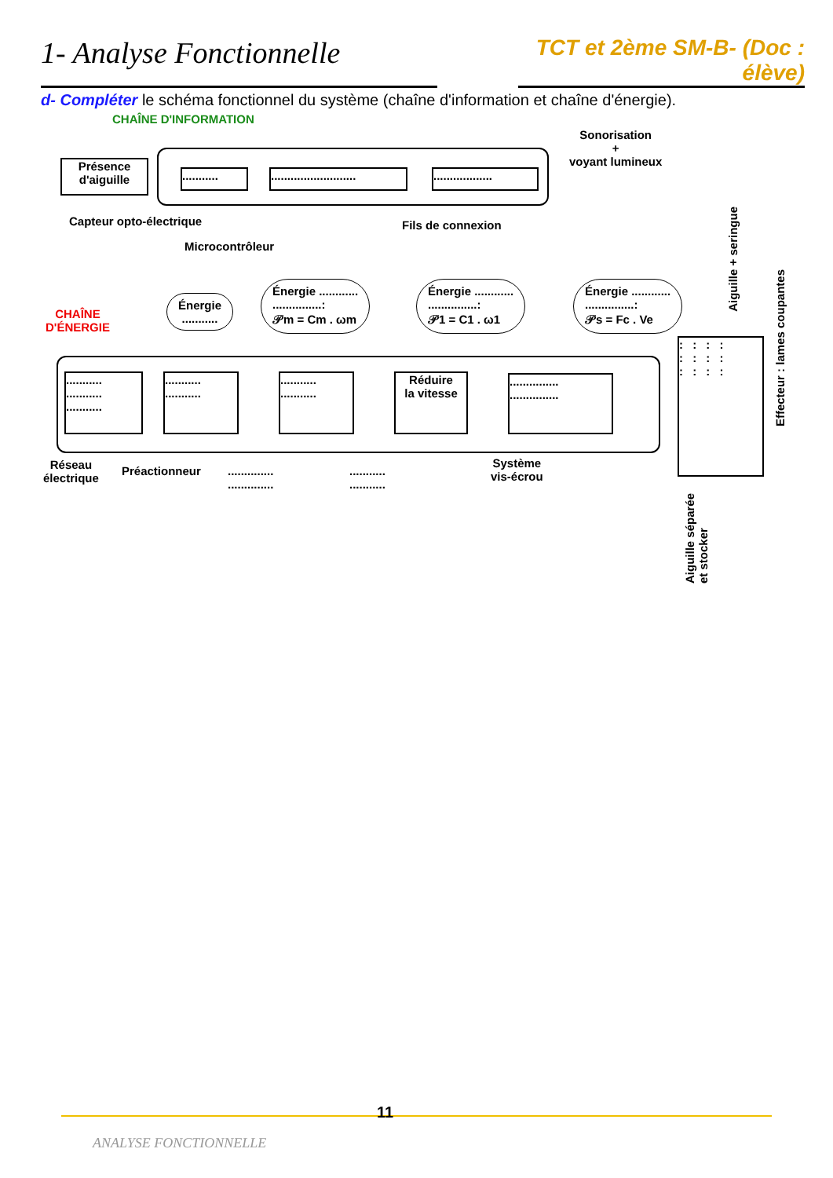1- Analyse Fonctionnelle
TCT et 2ème SM-B- (Doc : élève)
d- Compléter le schéma fonctionnel du système (chaîne d'information et chaîne d'énergie).
CHAÎNE D'INFORMATION
Sonorisation
+
voyant lumineux
Présence
d'aiguille
...........
..........................
..................
Capteur opto-électrique
Microcontrôleur
Fils de connexion
CHAÎNE
D'ÉNERGIE
Énergie
...........
Énergie ............
...............:
𝒫m = Cm . ωm
Énergie ............
...............:
𝒫1 = C1 . ω1
Énergie ............
...............:
𝒫s = Fc . Ve
Aiguille + seringue
...........
...........
...........
...........
...........
...........
...........
Réduire
la vitesse
...............
...............
: : : :
: : : :
: : : :
Effecteur : lames coupantes
Réseau
électrique
Préactionneur
..............
..............
...........
...........
Système
vis-écrou
Aiguille séparée et stocker
11
ANALYSE FONCTIONNELLE